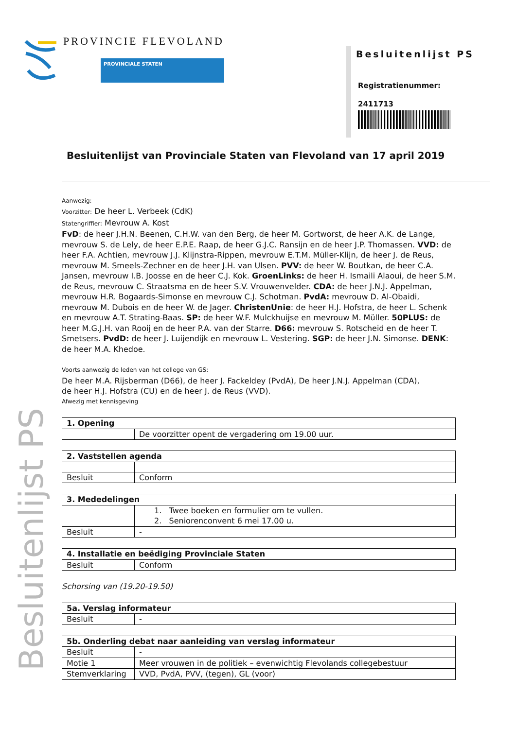PROVINCIE FLEVOLAND
PROVINCIALE STATEN
Besluitenlijst PS
Registratienummer:
2411713
Besluitenlijst PS
Besluitenlijst van Provinciale Staten van Flevoland van 17 april 2019
Aanwezig:
Voorzitter: De heer L. Verbeek (CdK)
Statengriffier: Mevrouw A. Kost
FvD: de heer J.H.N. Beenen, C.H.W. van den Berg, de heer M. Gortworst, de heer A.K. de Lange, mevrouw S. de Lely, de heer E.P.E. Raap, de heer G.J.C. Ransijn en de heer J.P. Thomassen. VVD: de heer F.A. Achtien, mevrouw J.J. Klijnstra-Rippen, mevrouw E.T.M. Müller-Klijn, de heer J. de Reus, mevrouw M. Smeels-Zechner en de heer J.H. van Ulsen. PVV: de heer W. Boutkan, de heer C.A. Jansen, mevrouw I.B. Joosse en de heer C.J. Kok. GroenLinks: de heer H. Ismaili Alaoui, de heer S.M. de Reus, mevrouw C. Straatsma en de heer S.V. Vrouwenvelder. CDA: de heer J.N.J. Appelman, mevrouw H.R. Bogaards-Simonse en mevrouw C.J. Schotman. PvdA: mevrouw D. Al-Obaidi, mevrouw M. Dubois en de heer W. de Jager. ChristenUnie: de heer H.J. Hofstra, de heer L. Schenk en mevrouw A.T. Strating-Baas. SP: de heer W.F. Mulckhuijse en mevrouw M. Müller. 50PLUS: de heer M.G.J.H. van Rooij en de heer P.A. van der Starre. D66: mevrouw S. Rotscheid en de heer T. Smetsers. PvdD: de heer J. Luijendijk en mevrouw L. Vestering. SGP: de heer J.N. Simonse. DENK: de heer M.A. Khedoe.
Voorts aanwezig de leden van het college van GS:
De heer M.A. Rijsberman (D66), de heer J. Fackeldey (PvdA), De heer J.N.J. Appelman (CDA),
de heer H.J. Hofstra (CU) en de heer J. de Reus (VVD).
Afwezig met kennisgeving
| 1. Opening | |
| | De voorzitter opent de vergadering om 19.00 uur. |
| 2. Vaststellen agenda | |
| Besluit | Conform |
| 3. Mededelingen | |
| | 1. Twee boeken en formulier om te vullen. 2. Seniorenconvent 6 mei 17.00 u. |
| Besluit | - |
| 4. Installatie en beëdiging Provinciale Staten | |
| Besluit | Conform |
Schorsing van (19.20-19.50)
| 5a. Verslag informateur | |
| Besluit | - |
| 5b. Onderling debat naar aanleiding van verslag informateur | |
| Besluit | - |
| Motie 1 | Meer vrouwen in de politiek – evenwichtig Flevolands collegebestuur |
| Stemverklaring | VVD, PvdA, PVV, (tegen), GL (voor) |